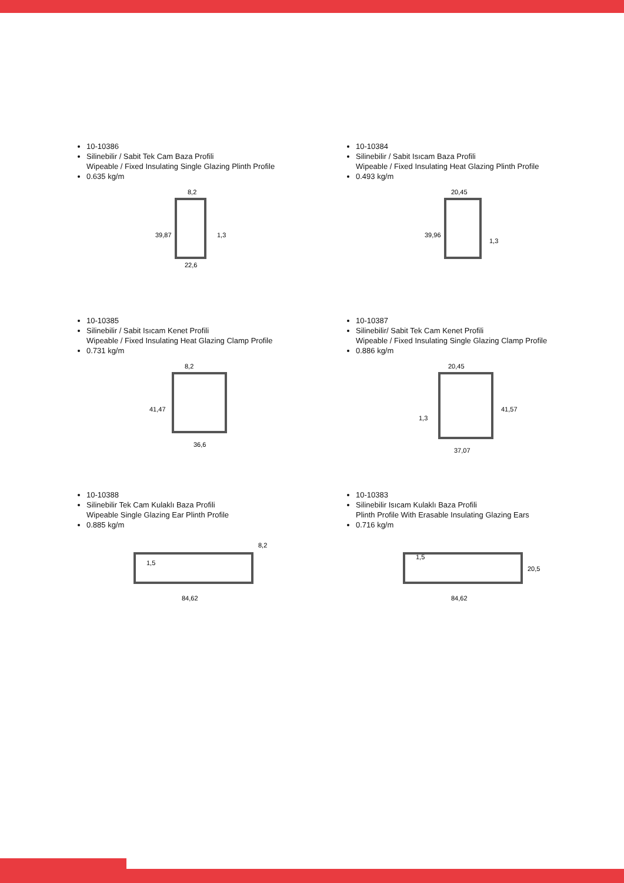10-10386
Silinebilir / Sabit Tek Cam Baza Profili
Wipeable / Fixed Insulating Single Glazing Plinth Profile
0.635 kg/m
8,2
1,3
22,6
39,87
10-10384
Silinebilir / Sabit Isıcam Baza Profili
Wipeable / Fixed Insulating Heat Glazing Plinth Profile
0.493 kg/m
20,45
1,3
39,96
10-10385
Silinebilir / Sabit Isıcam Kenet Profili
Wipeable / Fixed Insulating Heat Glazing Clamp Profile
0.731 kg/m
8,2
36,6
41,47
10-10387
Silinebilir/ Sabit Tek Cam Kenet Profili
Wipeable / Fixed Insulating Single Glazing Clamp Profile
0.886 kg/m
20,45
1,3
37,07
41,57
10-10388
Silinebilir Tek Cam Kulaklı Baza Profili
Wipeable Single Glazing Ear Plinth Profile
0.885 kg/m
8,2
1,5
84,62
10-10383
Silinebilir Isıcam Kulaklı Baza Profili
Plinth Profile With Erasable Insulating Glazing Ears
0.716 kg/m
20,5
1,5
84,62